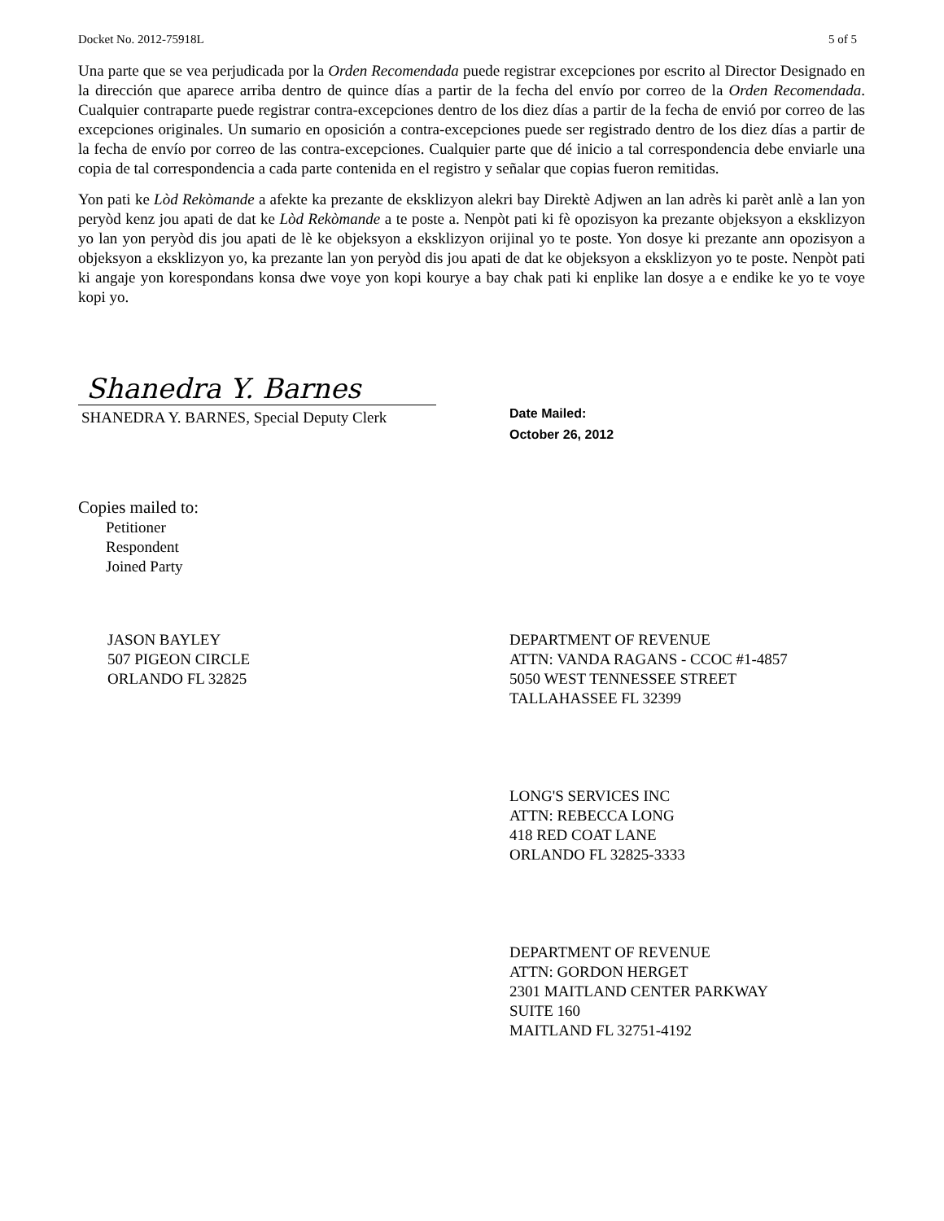Docket No. 2012-75918L 5 of 5
Una parte que se vea perjudicada por la Orden Recomendada puede registrar excepciones por escrito al Director Designado en la dirección que aparece arriba dentro de quince días a partir de la fecha del envío por correo de la Orden Recomendada. Cualquier contraparte puede registrar contra-excepciones dentro de los diez días a partir de la fecha de envió por correo de las excepciones originales. Un sumario en oposición a contra-excepciones puede ser registrado dentro de los diez días a partir de la fecha de envío por correo de las contra-excepciones. Cualquier parte que dé inicio a tal correspondencia debe enviarle una copia de tal correspondencia a cada parte contenida en el registro y señalar que copias fueron remitidas.
Yon pati ke Lòd Rekòmande a afekte ka prezante de eksklizyon alekri bay Direktè Adjwen an lan adrès ki parèt anlè a lan yon peryòd kenz jou apati de dat ke Lòd Rekòmande a te poste a. Nenpòt pati ki fè opozisyon ka prezante objeksyon a eksklizyon yo lan yon peryòd dis jou apati de lè ke objeksyon a eksklizyon orijinal yo te poste. Yon dosye ki prezante ann opozisyon a objeksyon a eksklizyon yo, ka prezante lan yon peryòd dis jou apati de dat ke objeksyon a eksklizyon yo te poste. Nenpòt pati ki angaje yon korespondans konsa dwe voye yon kopi kourye a bay chak pati ki enplike lan dosye a e endike ke yo te voye kopi yo.
Shanedra Y. Barnes
SHANEDRA Y. BARNES, Special Deputy Clerk
Date Mailed:
October 26, 2012
Copies mailed to:
Petitioner
Respondent
Joined Party
JASON BAYLEY
507 PIGEON CIRCLE
ORLANDO FL 32825
DEPARTMENT OF REVENUE
ATTN: VANDA RAGANS - CCOC #1-4857
5050 WEST TENNESSEE STREET
TALLAHASSEE FL 32399
LONG'S SERVICES INC
ATTN: REBECCA LONG
418 RED COAT LANE
ORLANDO FL 32825-3333
DEPARTMENT OF REVENUE
ATTN: GORDON HERGET
2301 MAITLAND CENTER PARKWAY
SUITE 160
MAITLAND FL 32751-4192